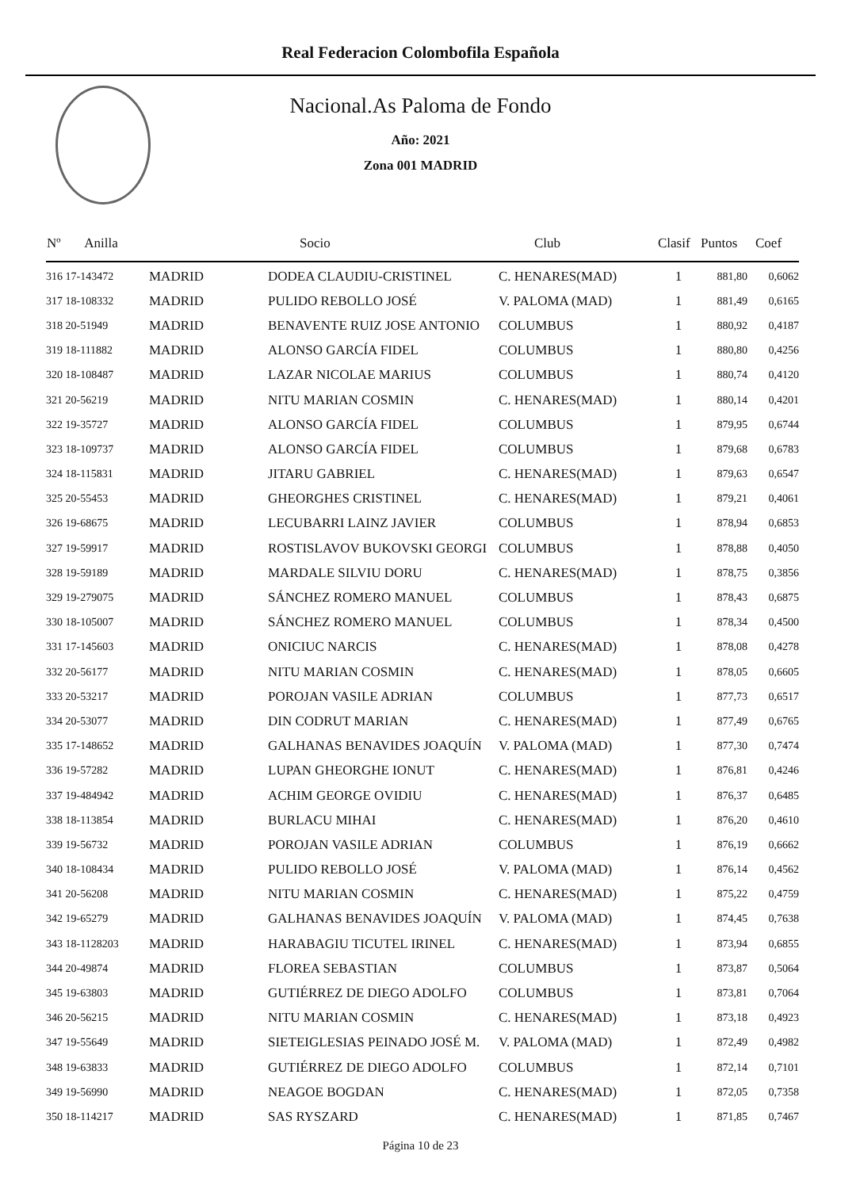Real Federacion Colombofila Española
Nacional.As Paloma de Fondo
Año: 2021
Zona 001 MADRID
| Nº Anilla | | Socio | Club | Clasif | Puntos | Coef |
| --- | --- | --- | --- | --- | --- | --- |
| 316 17-143472 | MADRID | DODEA CLAUDIU-CRISTINEL | C. HENARES(MAD) | 1 | 881,80 | 0,6062 |
| 317 18-108332 | MADRID | PULIDO REBOLLO JOSÉ | V. PALOMA (MAD) | 1 | 881,49 | 0,6165 |
| 318 20-51949 | MADRID | BENAVENTE RUIZ JOSE ANTONIO | COLUMBUS | 1 | 880,92 | 0,4187 |
| 319 18-111882 | MADRID | ALONSO GARCÍA FIDEL | COLUMBUS | 1 | 880,80 | 0,4256 |
| 320 18-108487 | MADRID | LAZAR NICOLAE MARIUS | COLUMBUS | 1 | 880,74 | 0,4120 |
| 321 20-56219 | MADRID | NITU MARIAN COSMIN | C. HENARES(MAD) | 1 | 880,14 | 0,4201 |
| 322 19-35727 | MADRID | ALONSO GARCÍA FIDEL | COLUMBUS | 1 | 879,95 | 0,6744 |
| 323 18-109737 | MADRID | ALONSO GARCÍA FIDEL | COLUMBUS | 1 | 879,68 | 0,6783 |
| 324 18-115831 | MADRID | JITARU GABRIEL | C. HENARES(MAD) | 1 | 879,63 | 0,6547 |
| 325 20-55453 | MADRID | GHEORGHES CRISTINEL | C. HENARES(MAD) | 1 | 879,21 | 0,4061 |
| 326 19-68675 | MADRID | LECUBARRI LAINZ JAVIER | COLUMBUS | 1 | 878,94 | 0,6853 |
| 327 19-59917 | MADRID | ROSTISLAVOV BUKOVSKI GEORGI | COLUMBUS | 1 | 878,88 | 0,4050 |
| 328 19-59189 | MADRID | MARDALE SILVIU DORU | C. HENARES(MAD) | 1 | 878,75 | 0,3856 |
| 329 19-279075 | MADRID | SÁNCHEZ ROMERO MANUEL | COLUMBUS | 1 | 878,43 | 0,6875 |
| 330 18-105007 | MADRID | SÁNCHEZ ROMERO MANUEL | COLUMBUS | 1 | 878,34 | 0,4500 |
| 331 17-145603 | MADRID | ONICIUC NARCIS | C. HENARES(MAD) | 1 | 878,08 | 0,4278 |
| 332 20-56177 | MADRID | NITU MARIAN COSMIN | C. HENARES(MAD) | 1 | 878,05 | 0,6605 |
| 333 20-53217 | MADRID | POROJAN VASILE ADRIAN | COLUMBUS | 1 | 877,73 | 0,6517 |
| 334 20-53077 | MADRID | DIN CODRUT MARIAN | C. HENARES(MAD) | 1 | 877,49 | 0,6765 |
| 335 17-148652 | MADRID | GALHANAS BENAVIDES JOAQUÍN | V. PALOMA (MAD) | 1 | 877,30 | 0,7474 |
| 336 19-57282 | MADRID | LUPAN GHEORGHE IONUT | C. HENARES(MAD) | 1 | 876,81 | 0,4246 |
| 337 19-484942 | MADRID | ACHIM GEORGE OVIDIU | C. HENARES(MAD) | 1 | 876,37 | 0,6485 |
| 338 18-113854 | MADRID | BURLACU MIHAI | C. HENARES(MAD) | 1 | 876,20 | 0,4610 |
| 339 19-56732 | MADRID | POROJAN VASILE ADRIAN | COLUMBUS | 1 | 876,19 | 0,6662 |
| 340 18-108434 | MADRID | PULIDO REBOLLO JOSÉ | V. PALOMA (MAD) | 1 | 876,14 | 0,4562 |
| 341 20-56208 | MADRID | NITU MARIAN COSMIN | C. HENARES(MAD) | 1 | 875,22 | 0,4759 |
| 342 19-65279 | MADRID | GALHANAS BENAVIDES JOAQUÍN | V. PALOMA (MAD) | 1 | 874,45 | 0,7638 |
| 343 18-1128203 | MADRID | HARABAGIU TICUTEL IRINEL | C. HENARES(MAD) | 1 | 873,94 | 0,6855 |
| 344 20-49874 | MADRID | FLOREA SEBASTIAN | COLUMBUS | 1 | 873,87 | 0,5064 |
| 345 19-63803 | MADRID | GUTIÉRREZ DE DIEGO ADOLFO | COLUMBUS | 1 | 873,81 | 0,7064 |
| 346 20-56215 | MADRID | NITU MARIAN COSMIN | C. HENARES(MAD) | 1 | 873,18 | 0,4923 |
| 347 19-55649 | MADRID | SIETEIGLESIAS PEINADO JOSÉ M. | V. PALOMA (MAD) | 1 | 872,49 | 0,4982 |
| 348 19-63833 | MADRID | GUTIÉRREZ DE DIEGO ADOLFO | COLUMBUS | 1 | 872,14 | 0,7101 |
| 349 19-56990 | MADRID | NEAGOE BOGDAN | C. HENARES(MAD) | 1 | 872,05 | 0,7358 |
| 350 18-114217 | MADRID | SAS RYSZARD | C. HENARES(MAD) | 1 | 871,85 | 0,7467 |
Página 10 de 23